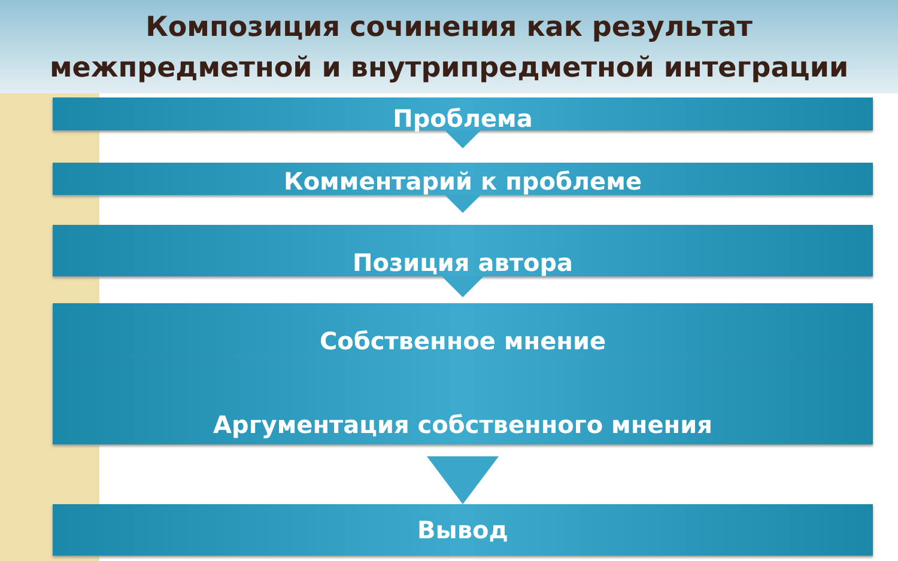Композиция сочинения как результат
межпредметной и внутрипредметной интеграции
Проблема
Комментарий к проблеме
Позиция автора
Собственное мнение
Аргументация собственного мнения
Вывод